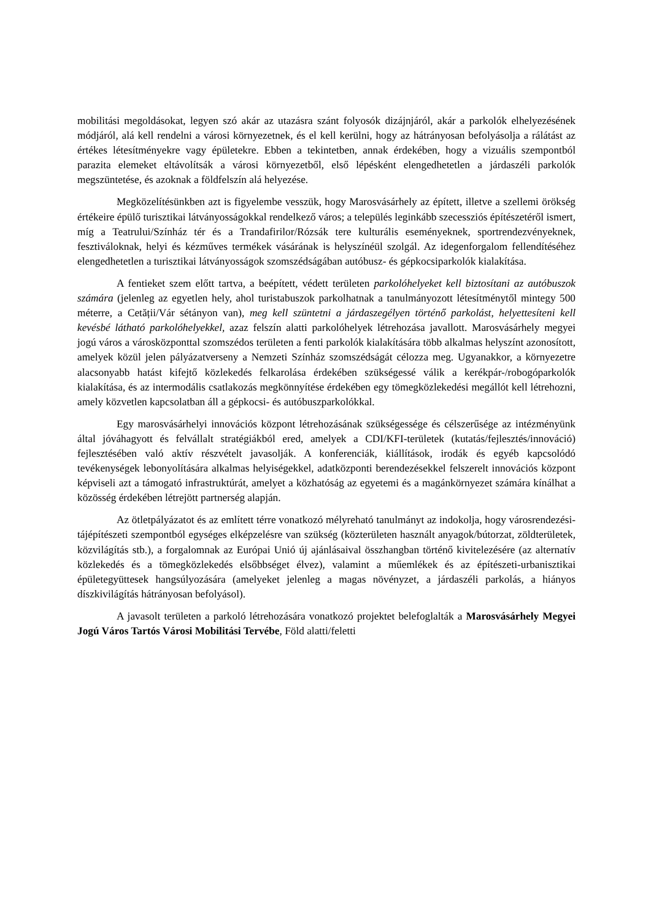mobilitási megoldásokat, legyen szó akár az utazásra szánt folyosók dizájnjáról, akár a parkolók elhelyezésének módjáról, alá kell rendelni a városi környezetnek, és el kell kerülni, hogy az hátrányosan befolyásolja a rálátást az értékes létesítményekre vagy épületekre. Ebben a tekintetben, annak érdekében, hogy a vizuális szempontból parazita elemeket eltávolítsák a városi környezetből, első lépésként elengedhetetlen a járdaszéli parkolók megszüntetése, és azoknak a földfelszín alá helyezése.
Megközelítésünkben azt is figyelembe vesszük, hogy Marosvásárhely az épített, illetve a szellemi örökség értékeire épülő turisztikai látványosságokkal rendelkező város; a település leginkább szecessziós építészetéről ismert, míg a Teatrului/Színház tér és a Trandafirilor/Rózsák tere kulturális eseményeknek, sportrendezvényeknek, fesztiváloknak, helyi és kézműves termékek vásárának is helyszínéül szolgál. Az idegenforgalom fellendítéséhez elengedhetetlen a turisztikai látványosságok szomszédságában autóbusz- és gépkocsiparkolók kialakítása.
A fentieket szem előtt tartva, a beépített, védett területen parkolóhelyeket kell biztosítani az autóbuszok számára (jelenleg az egyetlen hely, ahol turistabuszok parkolhatnak a tanulmányozott létesítménytől mintegy 500 méterre, a Cetății/Vár sétányon van), meg kell szüntetni a járdaszegélyen történő parkolást, helyettesíteni kell kevésbé látható parkolóhelyekkel, azaz felszín alatti parkolóhelyek létrehozása javallott. Marosvásárhely megyei jogú város a városközponttal szomszédos területen a fenti parkolók kialakítására több alkalmas helyszínt azonosított, amelyek közül jelen pályázatverseny a Nemzeti Színház szomszédságát célozza meg. Ugyanakkor, a környezetre alacsonyabb hatást kifejtő közlekedés felkarolása érdekében szükségessé válik a kerékpár-/robogóparkolók kialakítása, és az intermodális csatlakozás megkönnyítése érdekében egy tömegközlekedési megállót kell létrehozni, amely közvetlen kapcsolatban áll a gépkocsi- és autóbuszparkolókkal.
Egy marosvásárhelyi innovációs központ létrehozásának szükségessége és célszerűsége az intézményünk által jóváhagyott és felvállalt stratégiákból ered, amelyek a CDI/KFI-területek (kutatás/fejlesztés/innováció) fejlesztésében való aktív részvételt javasolják. A konferenciák, kiállítások, irodák és egyéb kapcsolódó tevékenységek lebonyolítására alkalmas helyiségekkel, adatközponti berendezésekkel felszerelt innovációs központ képviseli azt a támogató infrastruktúrát, amelyet a közhatóság az egyetemi és a magánkörnyezet számára kínálhat a közösség érdekében létrejött partnerség alapján.
Az ötletpályázatot és az említett térre vonatkozó mélyreható tanulmányt az indokolja, hogy városrendezési-tájépítészeti szempontból egységes elképzelésre van szükség (közterületen használt anyagok/bútorzat, zöldterületek, közvilágítás stb.), a forgalomnak az Európai Unió új ajánlásaival összhangban történő kivitelezésére (az alternatív közlekedés és a tömegközlekedés elsőbbséget élvez), valamint a műemlékek és az építészeti-urbanisztikai épületegyüttesek hangsúlyozására (amelyeket jelenleg a magas növényzet, a járdaszéli parkolás, a hiányos díszkivilágítás hátrányosan befolyásol).
A javasolt területen a parkoló létrehozására vonatkozó projektet belefoglalták a Marosvásárhely Megyei Jogú Város Tartós Városi Mobilitási Tervébe, Föld alatti/feletti